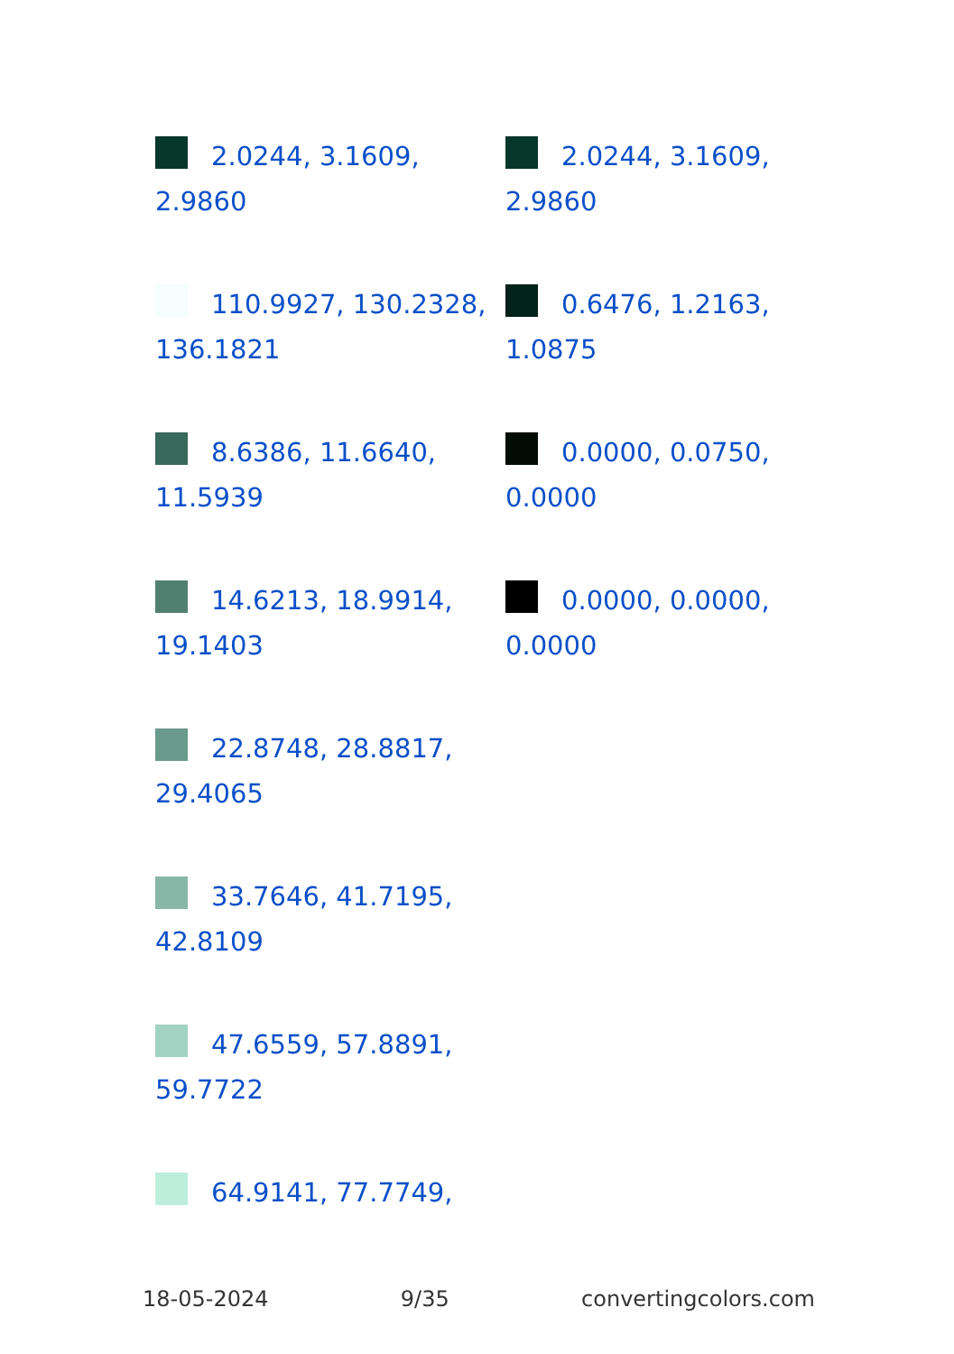2.0244, 3.1609, 2.9860
110.9927, 130.2328, 136.1821
8.6386, 11.6640, 11.5939
14.6213, 18.9914, 19.1403
22.8748, 28.8817, 29.4065
33.7646, 41.7195, 42.8109
47.6559, 57.8891, 59.7722
64.9141, 77.7749,
2.0244, 3.1609, 2.9860
0.6476, 1.2163, 1.0875
0.0000, 0.0750, 0.0000
0.0000, 0.0000, 0.0000
18-05-2024 9/35 convertingcolors.com